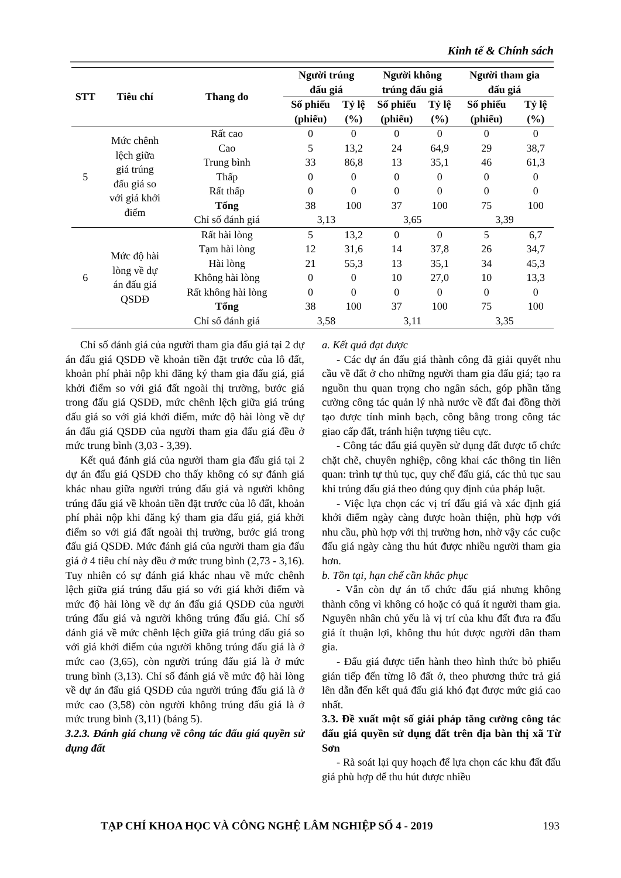Kinh tế & Chính sách
| STT | Tiêu chí | Thang đo | Người trúng đấu giá | | Người không trúng đấu giá | | Người tham gia đấu giá | |
| --- | --- | --- | --- | --- | --- | --- | --- | --- |
| | | | Số phiếu (phiếu) | Tỷ lệ (%) | Số phiếu (phiếu) | Tỷ lệ (%) | Số phiếu (phiếu) | Tỷ lệ (%) |
| 5 | Mức chênh lệch giữa giá trúng đấu giá so với giá khởi điểm | Rất cao | 0 | 0 | 0 | 0 | 0 | 0 |
| | | Cao | 5 | 13,2 | 24 | 64,9 | 29 | 38,7 |
| | | Trung bình | 33 | 86,8 | 13 | 35,1 | 46 | 61,3 |
| | | Thấp | 0 | 0 | 0 | 0 | 0 | 0 |
| | | Rất thấp | 0 | 0 | 0 | 0 | 0 | 0 |
| | | Tổng | 38 | 100 | 37 | 100 | 75 | 100 |
| | | Chỉ số đánh giá | 3,13 | | 3,65 | | 3,39 | |
| 6 | Mức độ hài lòng về dự án đấu giá QSDĐ | Rất hài lòng | 5 | 13,2 | 0 | 0 | 5 | 6,7 |
| | | Tạm hài lòng | 12 | 31,6 | 14 | 37,8 | 26 | 34,7 |
| | | Hài lòng | 21 | 55,3 | 13 | 35,1 | 34 | 45,3 |
| | | Không hài lòng | 0 | 0 | 10 | 27,0 | 10 | 13,3 |
| | | Rất không hài lòng | 0 | 0 | 0 | 0 | 0 | 0 |
| | | Tổng | 38 | 100 | 37 | 100 | 75 | 100 |
| | | Chỉ số đánh giá | 3,58 | | 3,11 | | 3,35 | |
Chỉ số đánh giá của người tham gia đấu giá tại 2 dự án đấu giá QSDĐ về khoản tiền đặt trước của lô đất, khoản phí phải nộp khi đăng ký tham gia đấu giá, giá khởi điểm so với giá đất ngoài thị trường, bước giá trong đấu giá QSDĐ, mức chênh lệch giữa giá trúng đấu giá so với giá khởi điểm, mức độ hài lòng về dự án đấu giá QSDĐ của người tham gia đấu giá đều ở mức trung bình (3,03 - 3,39).
Kết quả đánh giá của người tham gia đấu giá tại 2 dự án đấu giá QSDĐ cho thấy không có sự đánh giá khác nhau giữa người trúng đấu giá và người không trúng đấu giá về khoản tiền đặt trước của lô đất, khoản phí phải nộp khi đăng ký tham gia đấu giá, giá khởi điểm so với giá đất ngoài thị trường, bước giá trong đấu giá QSDĐ. Mức đánh giá của người tham gia đấu giá ở 4 tiêu chí này đều ở mức trung bình (2,73 - 3,16). Tuy nhiên có sự đánh giá khác nhau về mức chênh lệch giữa giá trúng đấu giá so với giá khởi điểm và mức độ hài lòng về dự án đấu giá QSDĐ của người trúng đấu giá và người không trúng đấu giá. Chỉ số đánh giá về mức chênh lệch giữa giá trúng đấu giá so với giá khởi điểm của người không trúng đấu giá là ở mức cao (3,65), còn người trúng đấu giá là ở mức trung bình (3,13). Chỉ số đánh giá về mức độ hài lòng về dự án đấu giá QSDĐ của người trúng đấu giá là ở mức cao (3,58) còn người không trúng đấu giá là ở mức trung bình (3,11) (bảng 5).
3.2.3. Đánh giá chung về công tác đấu giá quyền sử dụng đất
a. Kết quả đạt được
- Các dự án đấu giá thành công đã giải quyết nhu cầu về đất ở cho những người tham gia đấu giá; tạo ra nguồn thu quan trọng cho ngân sách, góp phần tăng cường công tác quản lý nhà nước về đất đai đồng thời tạo được tính minh bạch, công bằng trong công tác giao cấp đất, tránh hiện tượng tiêu cực.
- Công tác đấu giá quyền sử dụng đất được tổ chức chặt chẽ, chuyên nghiệp, công khai các thông tin liên quan: trình tự thủ tục, quy chế đấu giá, các thủ tục sau khi trúng đấu giá theo đúng quy định của pháp luật.
- Việc lựa chọn các vị trí đấu giá và xác định giá khởi điểm ngày càng được hoàn thiện, phù hợp với nhu cầu, phù hợp với thị trường hơn, nhờ vậy các cuộc đấu giá ngày càng thu hút được nhiều người tham gia hơn.
b. Tồn tại, hạn chế cần khắc phục
- Vẫn còn dự án tổ chức đấu giá nhưng không thành công vì không có hoặc có quá ít người tham gia. Nguyên nhân chủ yếu là vị trí của khu đất đưa ra đấu giá ít thuận lợi, không thu hút được người dân tham gia.
- Đấu giá được tiến hành theo hình thức bỏ phiếu gián tiếp đến từng lô đất ở, theo phương thức trả giá lên dẫn đến kết quả đấu giá khó đạt được mức giá cao nhất.
3.3. Đề xuất một số giải pháp tăng cường công tác đấu giá quyền sử dụng đất trên địa bàn thị xã Từ Sơn
- Rà soát lại quy hoạch để lựa chọn các khu đất đấu giá phù hợp để thu hút được nhiều
TẠP CHÍ KHOA HỌC VÀ CÔNG NGHỆ LÂM NGHIỆP SỐ 4 - 2019 193